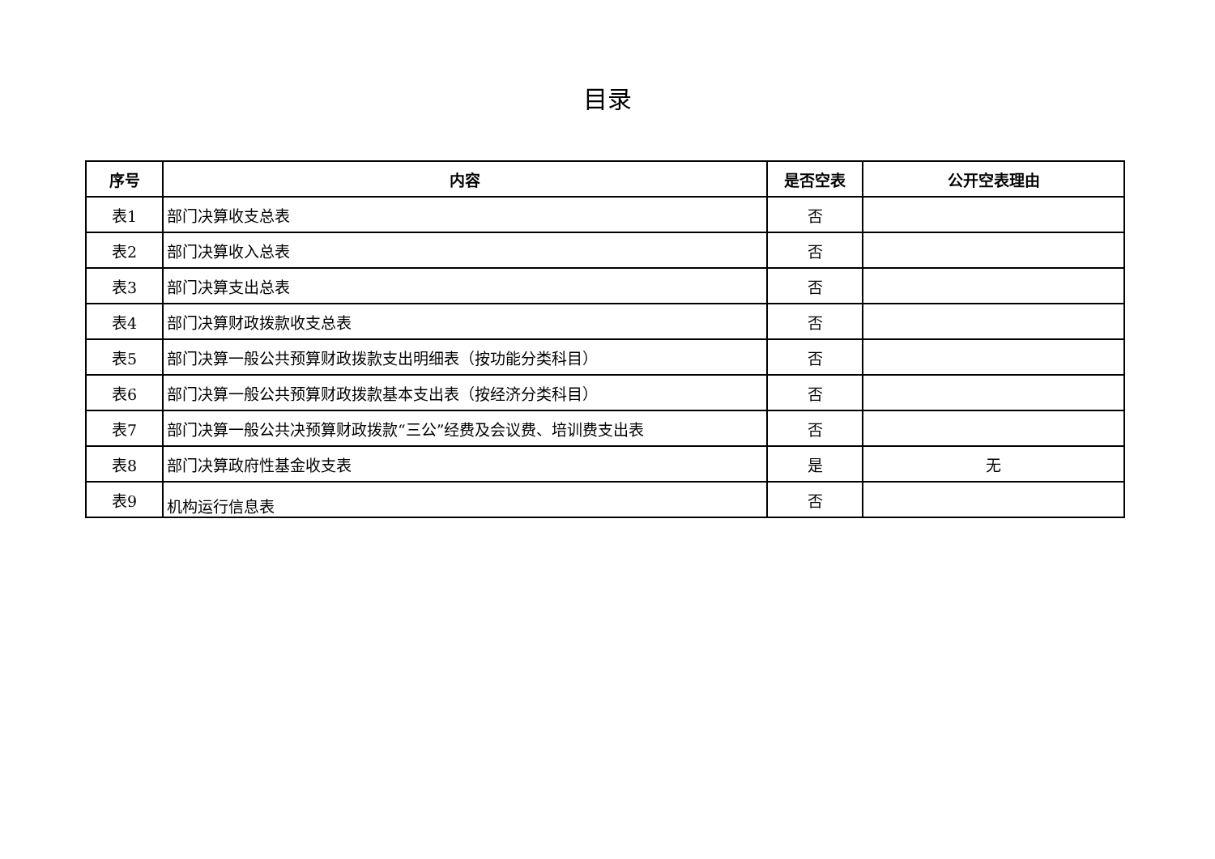目录
| 序号 | 内容 | 是否空表 | 公开空表理由 |
| --- | --- | --- | --- |
| 表1 | 部门决算收支总表 | 否 | |
| 表2 | 部门决算收入总表 | 否 | |
| 表3 | 部门决算支出总表 | 否 | |
| 表4 | 部门决算财政拨款收支总表 | 否 | |
| 表5 | 部门决算一般公共预算财政拨款支出明细表（按功能分类科目） | 否 | |
| 表6 | 部门决算一般公共预算财政拨款基本支出表（按经济分类科目） | 否 | |
| 表7 | 部门决算一般公共决预算财政拨款“三公”经费及会议费、培训费支出表 | 否 | |
| 表8 | 部门决算政府性基金收支表 | 是 | 无 |
| 表9 | 机构运行信息表 | 否 | |